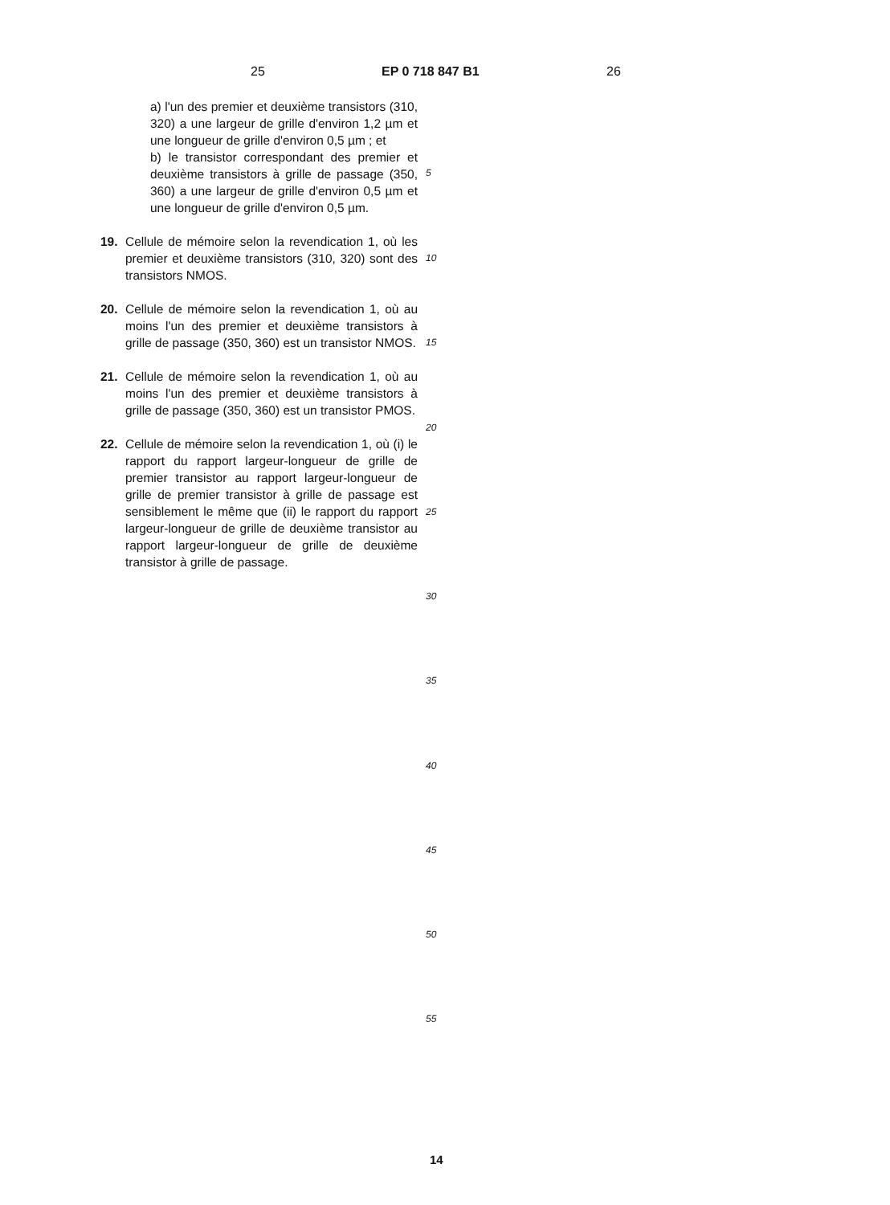25 EP 0 718 847 B1 26
a) l'un des premier et deuxième transistors (310, 320) a une largeur de grille d'environ 1,2 µm et une longueur de grille d'environ 0,5 µm ; et
b) le transistor correspondant des premier et deuxième transistors à grille de passage (350, 360) a une largeur de grille d'environ 0,5 µm et une longueur de grille d'environ 0,5 µm.
19. Cellule de mémoire selon la revendication 1, où les premier et deuxième transistors (310, 320) sont des transistors NMOS.
20. Cellule de mémoire selon la revendication 1, où au moins l'un des premier et deuxième transistors à grille de passage (350, 360) est un transistor NMOS.
21. Cellule de mémoire selon la revendication 1, où au moins l'un des premier et deuxième transistors à grille de passage (350, 360) est un transistor PMOS.
22. Cellule de mémoire selon la revendication 1, où (i) le rapport du rapport largeur-longueur de grille de premier transistor au rapport largeur-longueur de grille de premier transistor à grille de passage est sensiblement le même que (ii) le rapport du rapport largeur-longueur de grille de deuxième transistor au rapport largeur-longueur de grille de deuxième transistor à grille de passage.
5
10
15
20
25
30
35
40
45
50
55
14